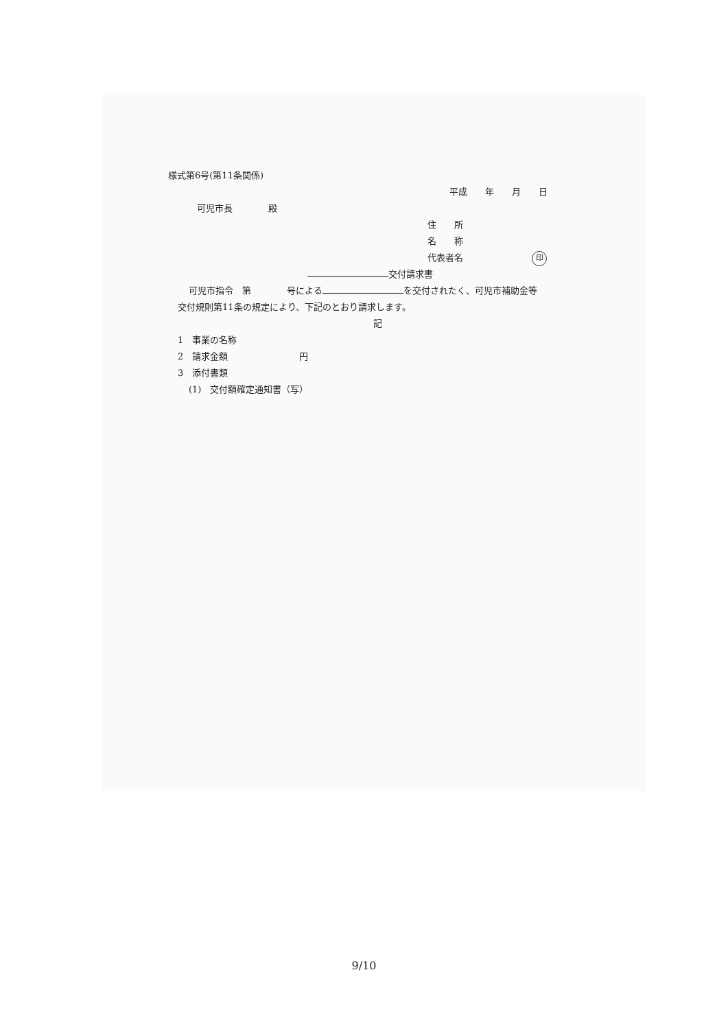様式第6号(第11条関係)
平成　　年　　月　　日
可児市長　　　　殿
住　　所
名　　称
代表者名 印
交付請求書
可児市指令　第　　　　号による を交付されたく、可児市補助金等
交付規則第11条の規定により、下記のとおり請求します。
記
1　事業の名称
2　請求金額　　　　　　　　円
3　添付書類
(1)　交付額確定通知書（写）
9/10